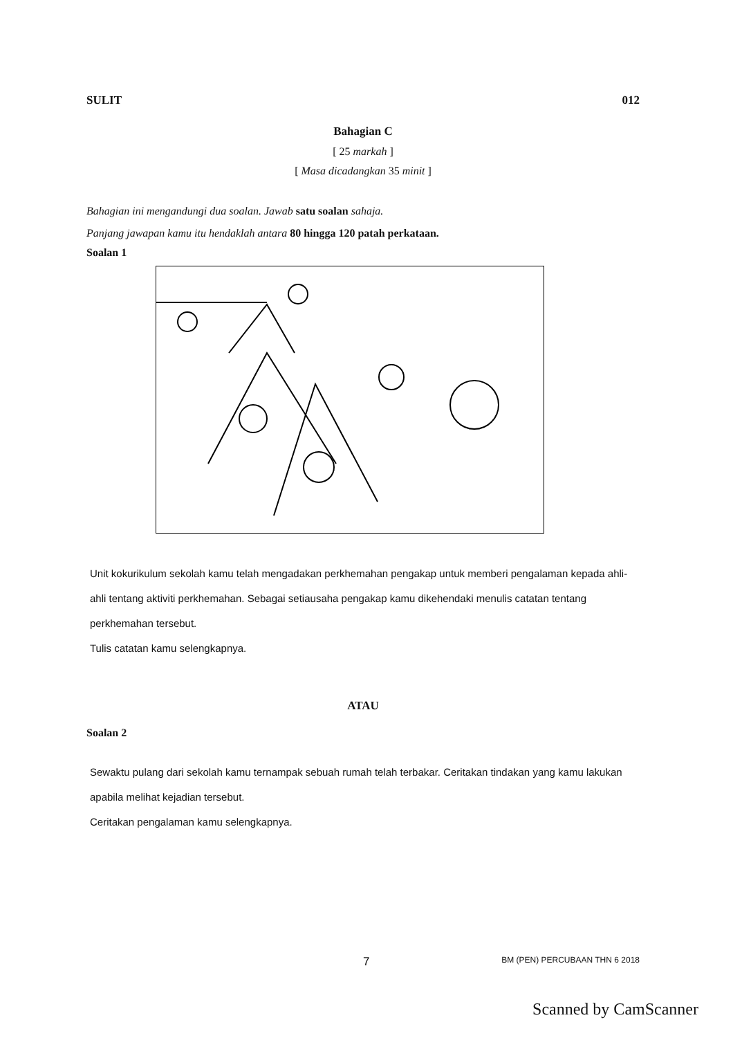SULIT 012
Bahagian C
[ 25 markah ]
[ Masa dicadangkan 35 minit ]
Bahagian ini mengandungi dua soalan. Jawab satu soalan sahaja.
Panjang jawapan kamu itu hendaklah antara 80 hingga 120 patah perkataan.
Soalan 1
Unit kokurikulum sekolah kamu telah mengadakan perkhemahan pengakap untuk memberi pengalaman kepada ahli-ahli tentang aktiviti perkhemahan. Sebagai setiausaha pengakap kamu dikehendaki menulis catatan tentang perkhemahan tersebut.
Tulis catatan kamu selengkapnya.
ATAU
Soalan 2
Sewaktu pulang dari sekolah kamu ternampak sebuah rumah telah terbakar. Ceritakan tindakan yang kamu lakukan apabila melihat kejadian tersebut.
Ceritakan pengalaman kamu selengkapnya.
7 BM (PEN) PERCUBAAN THN 6 2018
Scanned by CamScanner